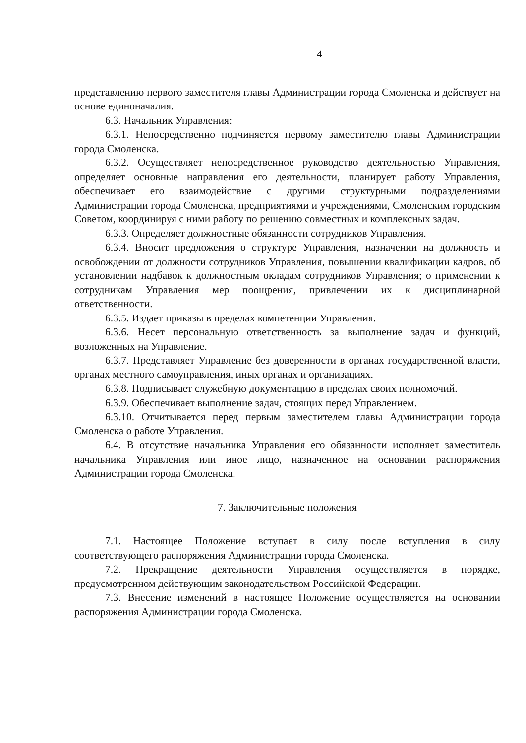4
представлению первого заместителя главы Администрации города Смоленска и действует на основе единоначалия.
6.3. Начальник Управления:
6.3.1. Непосредственно подчиняется первому заместителю главы Администрации города Смоленска.
6.3.2. Осуществляет непосредственное руководство деятельностью Управления, определяет основные направления его деятельности, планирует работу Управления, обеспечивает его взаимодействие с другими структурными подразделениями Администрации города Смоленска, предприятиями и учреждениями, Смоленским городским Советом, координируя с ними работу по решению совместных и комплексных задач.
6.3.3. Определяет должностные обязанности сотрудников Управления.
6.3.4. Вносит предложения о структуре Управления, назначении на должность и освобождении от должности сотрудников Управления, повышении квалификации кадров, об установлении надбавок к должностным окладам сотрудников Управления; о применении к сотрудникам Управления мер поощрения, привлечении их к дисциплинарной ответственности.
6.3.5. Издает приказы в пределах компетенции Управления.
6.3.6. Несет персональную ответственность за выполнение задач и функций, возложенных на Управление.
6.3.7. Представляет Управление без доверенности в органах государственной власти, органах местного самоуправления, иных органах и организациях.
6.3.8. Подписывает служебную документацию в пределах своих полномочий.
6.3.9. Обеспечивает выполнение задач, стоящих перед Управлением.
6.3.10. Отчитывается перед первым заместителем главы Администрации города Смоленска о работе Управления.
6.4. В отсутствие начальника Управления его обязанности исполняет заместитель начальника Управления или иное лицо, назначенное на основании распоряжения Администрации города Смоленска.
7. Заключительные положения
7.1. Настоящее Положение вступает в силу после вступления в силу соответствующего распоряжения Администрации города Смоленска.
7.2. Прекращение деятельности Управления осуществляется в порядке, предусмотренном действующим законодательством Российской Федерации.
7.3. Внесение изменений в настоящее Положение осуществляется на основании распоряжения Администрации города Смоленска.